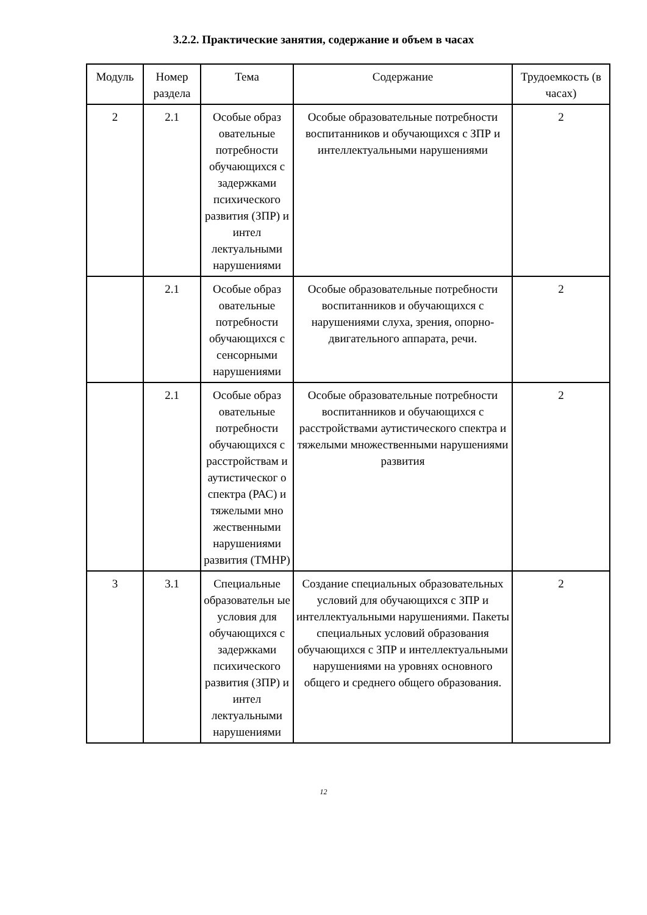3.2.2. Практические занятия, содержание и объем в часах
| Модуль | Номер раздела | Тема | Содержание | Трудоемкость (в часах) |
| --- | --- | --- | --- | --- |
| 2 | 2.1 | Особые образ овательные потребности обучающихся с задержками психического развития (ЗПР) и интел лектуальными нарушениями | Особые образовательные потребности воспитанников и обучающихся с ЗПР и интеллектуальными нарушениями | 2 |
| | 2.1 | Особые образ овательные потребности обучающихся с сенсорными нарушениями | Особые образовательные потребности воспитанников и обучающихся с нарушениями слуха, зрения, опорно-двигательного аппарата, речи. | 2 |
| | 2.1 | Особые образ овательные потребности обучающихся с расстройствам и аутистическог о спектра (РАС) и тяжелыми мно жественными нарушениями развития (ТМНР) | Особые образовательные потребности воспитанников и обучающихся с расстройствами аутистического спектра и тяжелыми множественными нарушениями развития | 2 |
| 3 | 3.1 | Специальные образовательн ые условия для обучающихся с задержками психического развития (ЗПР) и интел лектуальными нарушениями | Создание специальных образовательных условий для обучающихся с ЗПР и интеллектуальными нарушениями. Пакеты специальных условий образования обучающихся с ЗПР и интеллектуальными нарушениями на уровнях основного общего и среднего общего образования. | 2 |
12